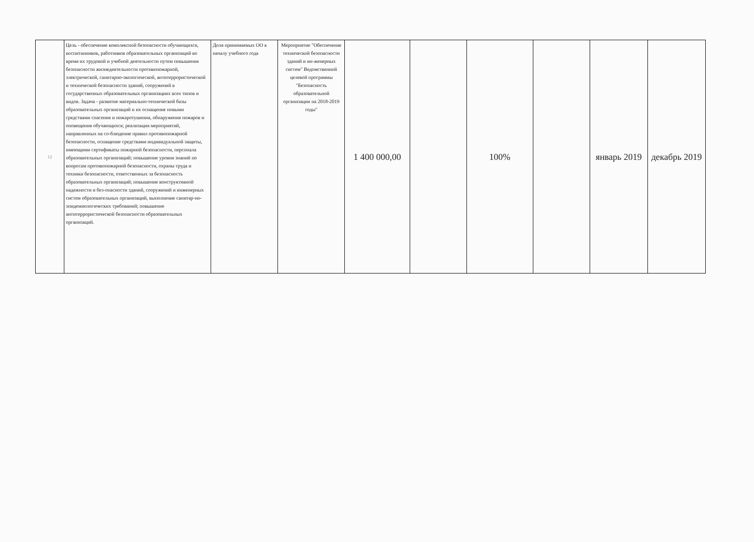| 12 | Цель - обеспечение комплексной безопасности обучающихся, воспитанников, работников образовательных организаций во время их трудовой и учебной деятельности путем повышения безопасности жизнедеятельности противопожарной, электрической, санитарно-экологической, антитеррористической и технической безопасности зданий, сооружений в государственных образовательных организациях всех типов и видов. Задача - развитие материально-технической базы образовательных организаций и их оснащение новыми средствами спасения и пожаротушения, обнаружения пожаров и оповещения обучающихся; реализация мероприятий, направленных на со-блюдение правил противопожарной безопасности, оснащение средствами индивидуальной защиты, имеющими сертификаты пожарной безопасности, персонала образовательных организаций; повышение уровня знаний по вопросам противопожарной безопасности, охраны труда и техники безопасности, ответственных за безопасность образовательных организаций; повышение конструктивной надежности и без-опасности зданий, сооружений и инженерных систем образовательных организаций, выполнение санитар-но-эпидемиологических требований; повышение антитеррористической безопасности образовательных организаций. | Доля принимаемых ОО к началу учебного года | Мероприятие "Обеспечение технической безопасности зданий и ин-женерных систем" Ведомственной целевой программы "Безопасность образовательной организации на 2018-2019 годы" | 1 400 000,00 | | 100% | | январь 2019 | декабрь 2019 |